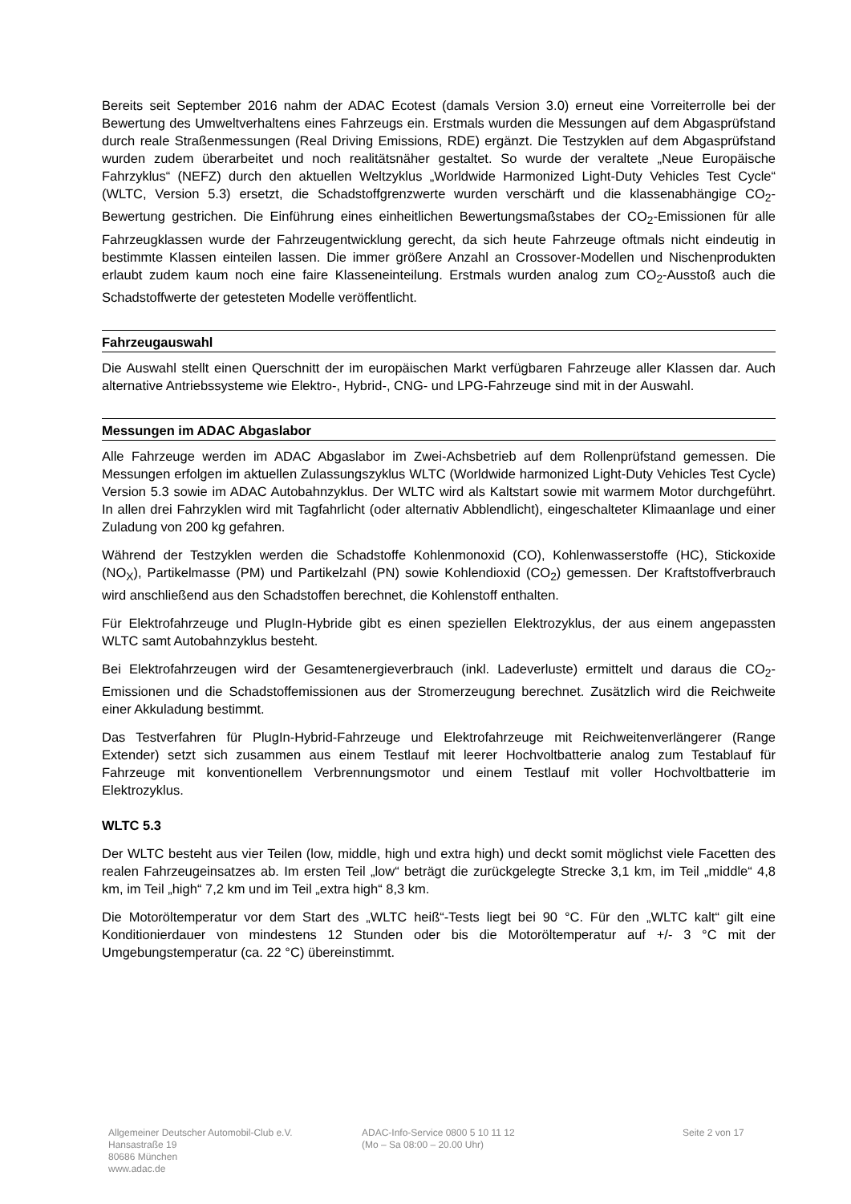Bereits seit September 2016 nahm der ADAC Ecotest (damals Version 3.0) erneut eine Vorreiterrolle bei der Bewertung des Umweltverhaltens eines Fahrzeugs ein. Erstmals wurden die Messungen auf dem Abgasprüfstand durch reale Straßenmessungen (Real Driving Emissions, RDE) ergänzt. Die Testzyklen auf dem Abgasprüfstand wurden zudem überarbeitet und noch realitätsnäher gestaltet. So wurde der veraltete „Neue Europäische Fahrzyklus“ (NEFZ) durch den aktuellen Weltzyklus „Worldwide Harmonized Light-Duty Vehicles Test Cycle“ (WLTC, Version 5.3) ersetzt, die Schadstoffgrenzwerte wurden verschärft und die klassenabhängige CO<sub>2</sub>-Bewertung gestrichen. Die Einführung eines einheitlichen Bewertungsmaßstabes der CO<sub>2</sub>-Emissionen für alle Fahrzeugklassen wurde der Fahrzeugentwicklung gerecht, da sich heute Fahrzeuge oftmals nicht eindeutig in bestimmte Klassen einteilen lassen. Die immer größere Anzahl an Crossover-Modellen und Nischenprodukten erlaubt zudem kaum noch eine faire Klasseneinteilung. Erstmals wurden analog zum CO<sub>2</sub>-Ausstoß auch die Schadstoffwerte der getesteten Modelle veröffentlicht.
Fahrzeugauswahl
Die Auswahl stellt einen Querschnitt der im europäischen Markt verfügbaren Fahrzeuge aller Klassen dar. Auch alternative Antriebssysteme wie Elektro-, Hybrid-, CNG- und LPG-Fahrzeuge sind mit in der Auswahl.
Messungen im ADAC Abgaslabor
Alle Fahrzeuge werden im ADAC Abgaslabor im Zwei-Achsbetrieb auf dem Rollenprüfstand gemessen. Die Messungen erfolgen im aktuellen Zulassungszyklus WLTC (Worldwide harmonized Light-Duty Vehicles Test Cycle) Version 5.3 sowie im ADAC Autobahnzyklus. Der WLTC wird als Kaltstart sowie mit warmem Motor durchgeführt. In allen drei Fahrzyklen wird mit Tagfahrlicht (oder alternativ Abblendlicht), eingeschalteter Klimaanlage und einer Zuladung von 200 kg gefahren.
Während der Testzyklen werden die Schadstoffe Kohlenmonoxid (CO), Kohlenwasserstoffe (HC), Stickoxide (NO<sub>X</sub>), Partikelmasse (PM) und Partikelzahl (PN) sowie Kohlendioxid (CO<sub>2</sub>) gemessen. Der Kraftstoffverbrauch wird anschließend aus den Schadstoffen berechnet, die Kohlenstoff enthalten.
Für Elektrofahrzeuge und PlugIn-Hybride gibt es einen speziellen Elektrozyklus, der aus einem angepassten WLTC samt Autobahnzyklus besteht.
Bei Elektrofahrzeugen wird der Gesamtenergieverbrauch (inkl. Ladeverluste) ermittelt und daraus die CO<sub>2</sub>-Emissionen und die Schadstoffemissionen aus der Stromerzeugung berechnet. Zusätzlich wird die Reichweite einer Akkuladung bestimmt.
Das Testverfahren für PlugIn-Hybrid-Fahrzeuge und Elektrofahrzeuge mit Reichweitenverlängerer (Range Extender) setzt sich zusammen aus einem Testlauf mit leerer Hochvoltbatterie analog zum Testablauf für Fahrzeuge mit konventionellem Verbrennungsmotor und einem Testlauf mit voller Hochvoltbatterie im Elektrozyklus.
WLTC 5.3
Der WLTC besteht aus vier Teilen (low, middle, high und extra high) und deckt somit möglichst viele Facetten des realen Fahrzeugeinsatzes ab. Im ersten Teil „low“ beträgt die zurückgelegte Strecke 3,1 km, im Teil „middle“ 4,8 km, im Teil „high“ 7,2 km und im Teil „extra high“ 8,3 km.
Die Motoröltemperatur vor dem Start des „WLTC heiß“-Tests liegt bei 90 °C. Für den „WLTC kalt“ gilt eine Konditionierdauer von mindestens 12 Stunden oder bis die Motoröltemperatur auf +/- 3 °C mit der Umgebungstemperatur (ca. 22 °C) übereinstimmt.
Allgemeiner Deutscher Automobil-Club e.V.
Hansastraße 19
80686 München
www.adac.de
ADAC-Info-Service 0800 5 10 11 12
(Mo – Sa 08:00 – 20.00 Uhr)
Seite 2 von 17